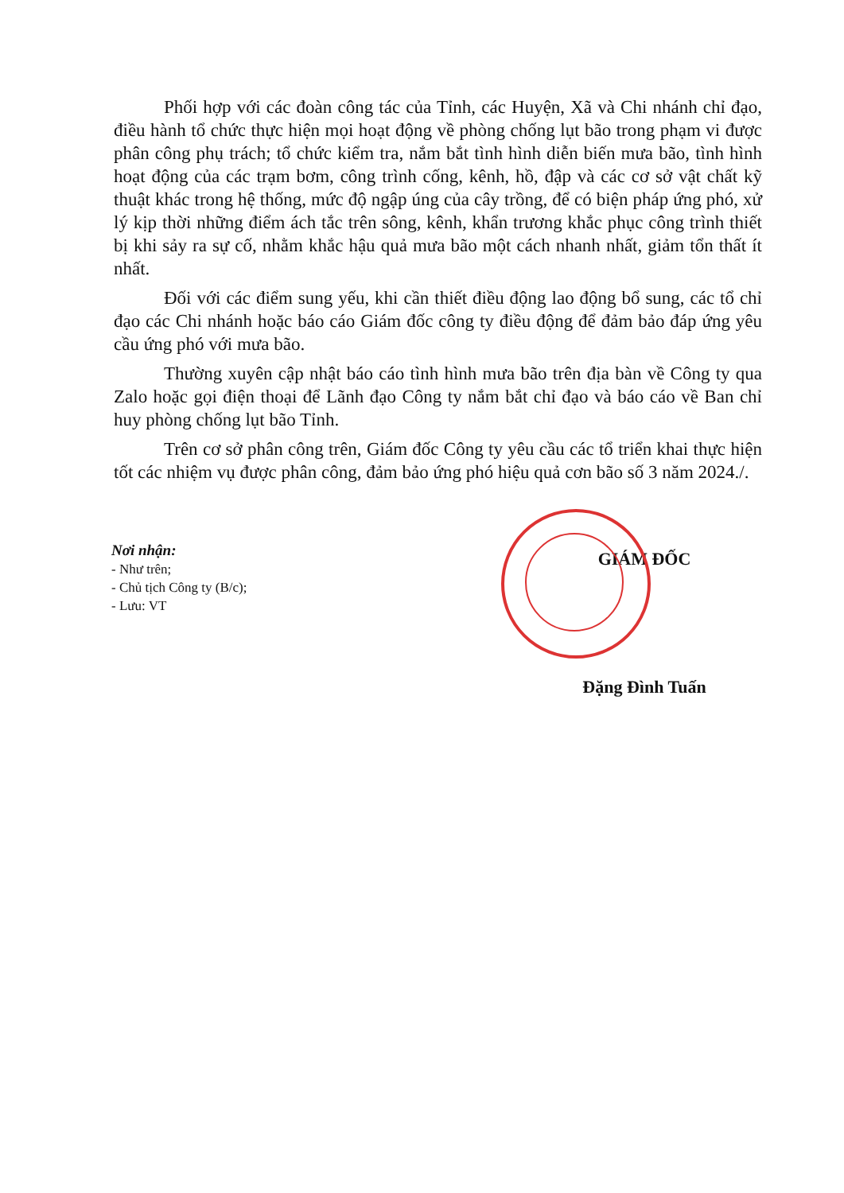Phối hợp với các đoàn công tác của Tỉnh, các Huyện, Xã và Chi nhánh chỉ đạo, điều hành tổ chức thực hiện mọi hoạt động về phòng chống lụt bão trong phạm vi được phân công phụ trách; tổ chức kiểm tra, nắm bắt tình hình diễn biến mưa bão, tình hình hoạt động của các trạm bơm, công trình cống, kênh, hồ, đập và các cơ sở vật chất kỹ thuật khác trong hệ thống, mức độ ngập úng của cây trồng, để có biện pháp ứng phó, xử lý kịp thời những điểm ách tắc trên sông, kênh, khẩn trương khắc phục công trình thiết bị khi sảy ra sự cố, nhằm khắc hậu quả mưa bão một cách nhanh nhất, giảm tổn thất ít nhất.
Đối với các điểm sung yếu, khi cần thiết điều động lao động bổ sung, các tổ chỉ đạo các Chi nhánh hoặc báo cáo Giám đốc công ty điều động để đảm bảo đáp ứng yêu cầu ứng phó với mưa bão.
Thường xuyên cập nhật báo cáo tình hình mưa bão trên địa bàn về Công ty qua Zalo hoặc gọi điện thoại để Lãnh đạo Công ty nắm bắt chỉ đạo và báo cáo về Ban chỉ huy phòng chống lụt bão Tỉnh.
Trên cơ sở phân công trên, Giám đốc Công ty yêu cầu các tổ triển khai thực hiện tốt các nhiệm vụ được phân công, đảm bảo ứng phó hiệu quả cơn bão số 3 năm 2024./.
Nơi nhận:
- Như trên;
- Chủ tịch Công ty (B/c);
- Lưu: VT
GIÁM ĐỐC
Đặng Đình Tuấn